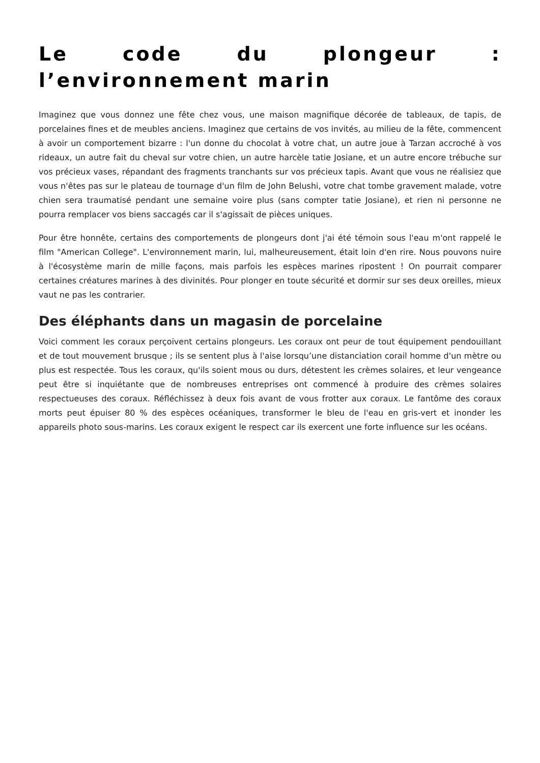Le code du plongeur : l’environnement marin
Imaginez que vous donnez une fête chez vous, une maison magnifique décorée de tableaux, de tapis, de porcelaines fines et de meubles anciens. Imaginez que certains de vos invités, au milieu de la fête, commencent à avoir un comportement bizarre : l'un donne du chocolat à votre chat, un autre joue à Tarzan accroché à vos rideaux, un autre fait du cheval sur votre chien, un autre harcèle tatie Josiane, et un autre encore trébuche sur vos précieux vases, répandant des fragments tranchants sur vos précieux tapis. Avant que vous ne réalisiez que vous n'êtes pas sur le plateau de tournage d'un film de John Belushi, votre chat tombe gravement malade, votre chien sera traumatisé pendant une semaine voire plus (sans compter tatie Josiane), et rien ni personne ne pourra remplacer vos biens saccagés car il s'agissait de pièces uniques.
Pour être honnête, certains des comportements de plongeurs dont j'ai été témoin sous l'eau m'ont rappelé le film "American College". L'environnement marin, lui, malheureusement, était loin d'en rire. Nous pouvons nuire à l'écosystème marin de mille façons, mais parfois les espèces marines ripostent ! On pourrait comparer certaines créatures marines à des divinités. Pour plonger en toute sécurité et dormir sur ses deux oreilles, mieux vaut ne pas les contrarier.
Des éléphants dans un magasin de porcelaine
Voici comment les coraux perçoivent certains plongeurs. Les coraux ont peur de tout équipement pendouillant et de tout mouvement brusque ; ils se sentent plus à l'aise lorsqu’une distanciation corail homme d'un mètre ou plus est respectée. Tous les coraux, qu'ils soient mous ou durs, détestent les crèmes solaires, et leur vengeance peut être si inquiétante que de nombreuses entreprises ont commencé à produire des crèmes solaires respectueuses des coraux. Réfléchissez à deux fois avant de vous frotter aux coraux. Le fantôme des coraux morts peut épuiser 80 % des espèces océaniques, transformer le bleu de l'eau en gris-vert et inonder les appareils photo sous-marins. Les coraux exigent le respect car ils exercent une forte influence sur les océans.